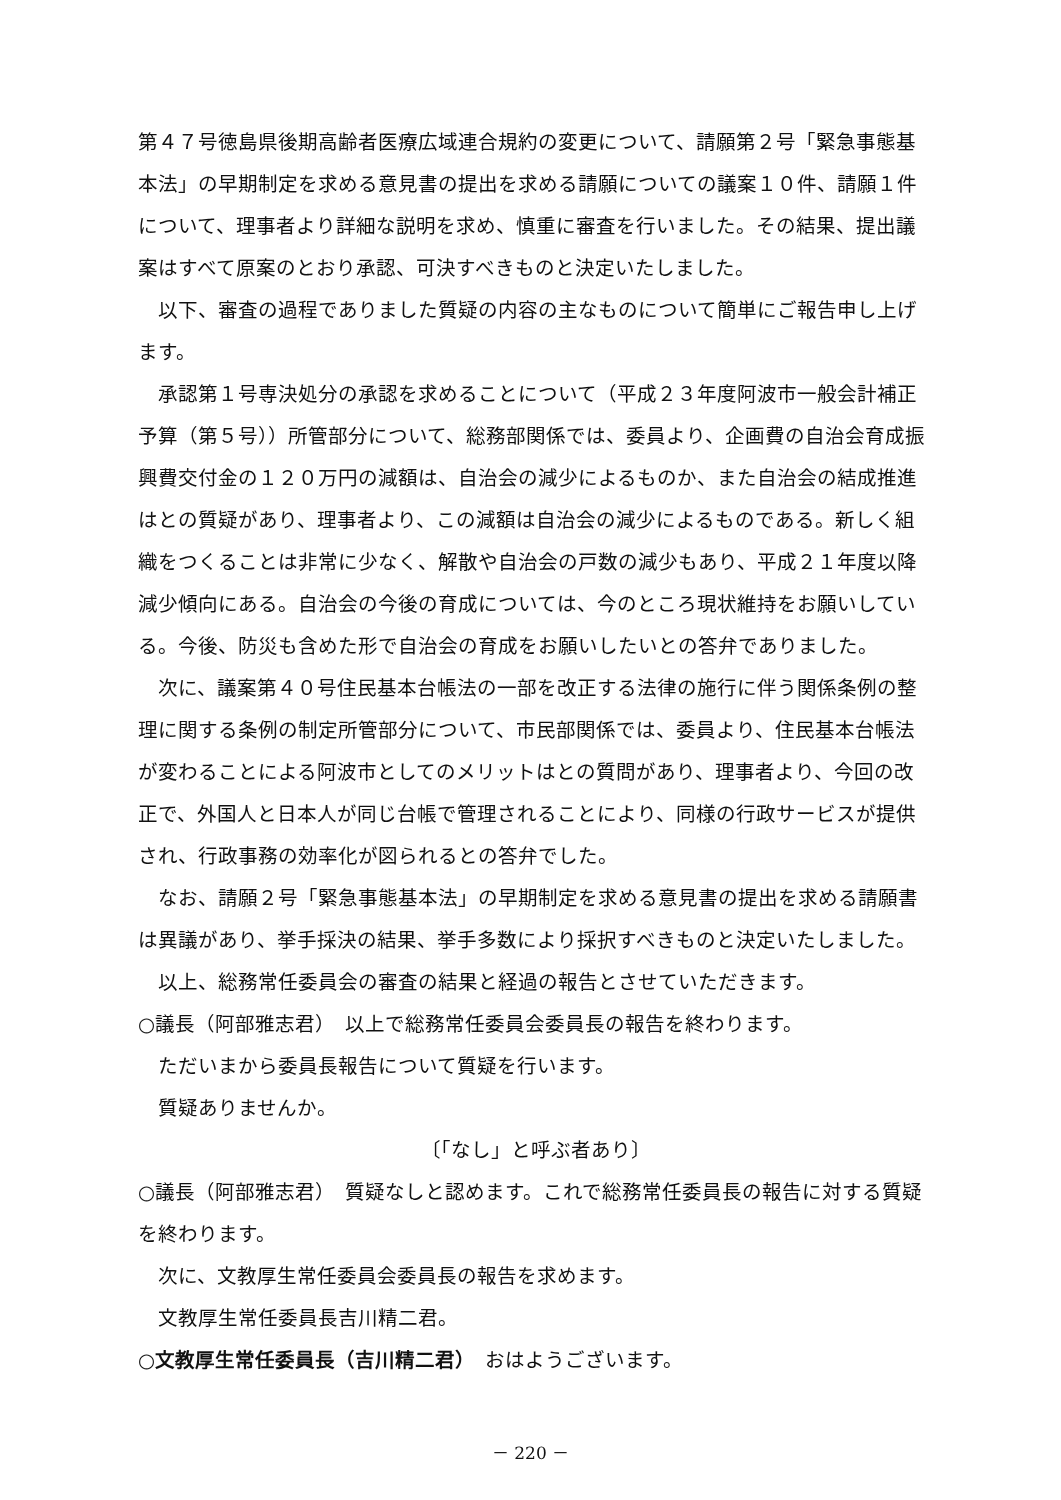第４７号徳島県後期高齢者医療広域連合規約の変更について、請願第２号「緊急事態基本法」の早期制定を求める意見書の提出を求める請願についての議案１０件、請願１件について、理事者より詳細な説明を求め、慎重に審査を行いました。その結果、提出議案はすべて原案のとおり承認、可決すべきものと決定いたしました。
以下、審査の過程でありました質疑の内容の主なものについて簡単にご報告申し上げます。
承認第１号専決処分の承認を求めることについて（平成２３年度阿波市一般会計補正予算（第５号））所管部分について、総務部関係では、委員より、企画費の自治会育成振興費交付金の１２０万円の減額は、自治会の減少によるものか、また自治会の結成推進はとの質疑があり、理事者より、この減額は自治会の減少によるものである。新しく組織をつくることは非常に少なく、解散や自治会の戸数の減少もあり、平成２１年度以降減少傾向にある。自治会の今後の育成については、今のところ現状維持をお願いしている。今後、防災も含めた形で自治会の育成をお願いしたいとの答弁でありました。
次に、議案第４０号住民基本台帳法の一部を改正する法律の施行に伴う関係条例の整理に関する条例の制定所管部分について、市民部関係では、委員より、住民基本台帳法が変わることによる阿波市としてのメリットはとの質問があり、理事者より、今回の改正で、外国人と日本人が同じ台帳で管理されることにより、同様の行政サービスが提供され、行政事務の効率化が図られるとの答弁でした。
なお、請願２号「緊急事態基本法」の早期制定を求める意見書の提出を求める請願書は異議があり、挙手採決の結果、挙手多数により採択すべきものと決定いたしました。
以上、総務常任委員会の審査の結果と経過の報告とさせていただきます。
○議長（阿部雅志君）　以上で総務常任委員会委員長の報告を終わります。
ただいまから委員長報告について質疑を行います。
質疑ありませんか。
〔「なし」と呼ぶ者あり〕
○議長（阿部雅志君）　質疑なしと認めます。これで総務常任委員長の報告に対する質疑を終わります。
次に、文教厚生常任委員会委員長の報告を求めます。
文教厚生常任委員長吉川精二君。
○文教厚生常任委員長（吉川精二君）　おはようございます。
－ 220 －